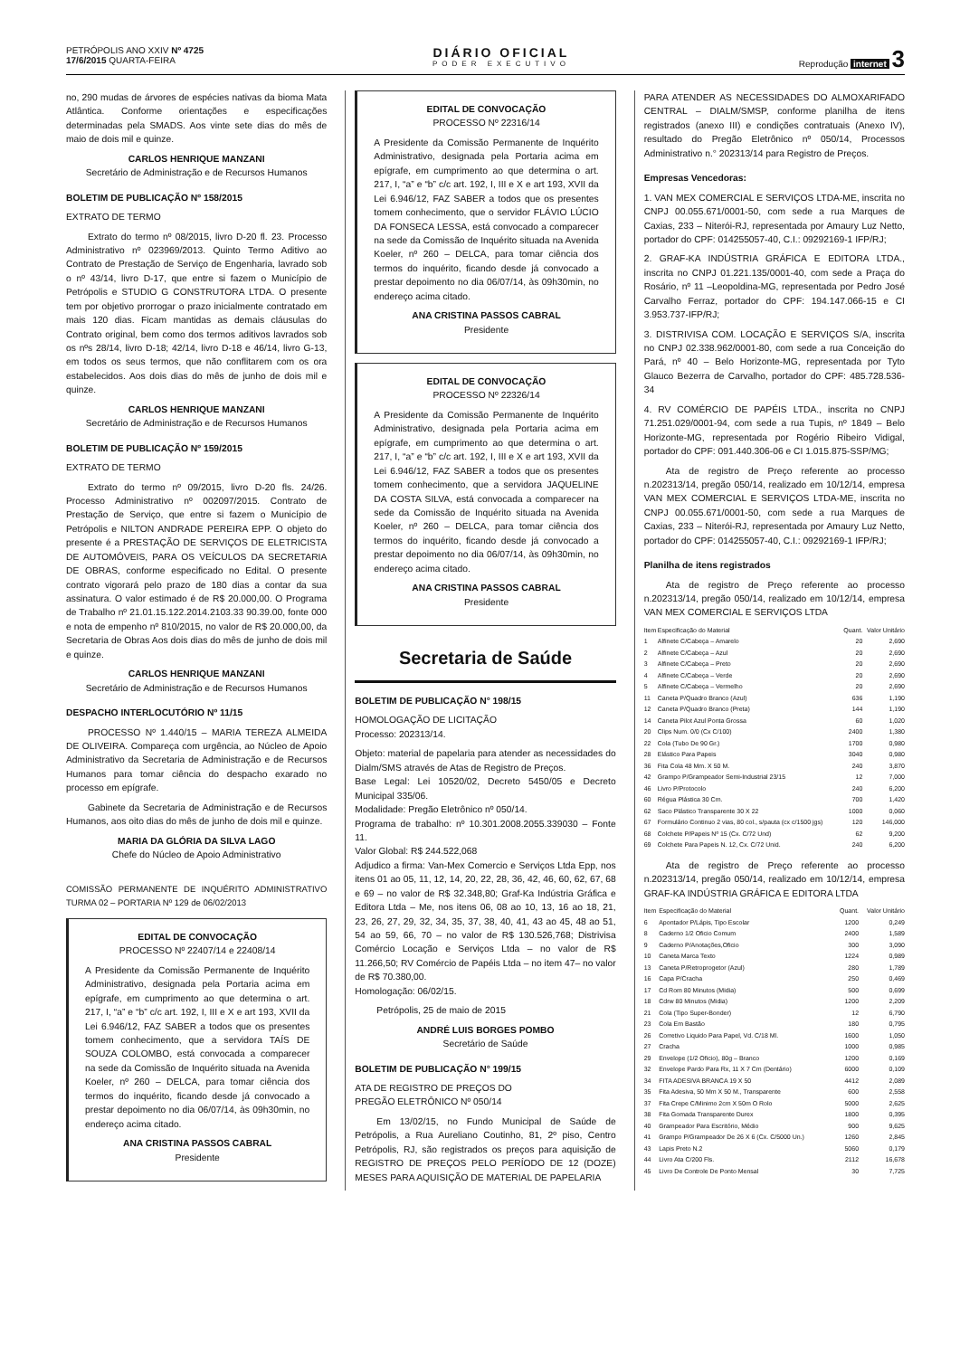PETRÓPOLIS ANO XXIV Nº 4725
17/6/2015 QUARTA-FEIRA
DIÁRIO OFICIAL
PODER EXECUTIVO
Reprodução internet 3
no, 290 mudas de árvores de espécies nativas da bioma Mata Atlântica. Conforme orientações e especificações determinadas pela SMADS. Aos vinte sete dias do mês de maio de dois mil e quinze.
CARLOS HENRIQUE MANZANI
Secretário de Administração e de Recursos Humanos
BOLETIM DE PUBLICAÇÃO Nº 158/2015
EXTRATO DE TERMO
Extrato do termo nº 08/2015, livro D-20 fl. 23. Processo Administrativo nº 023969/2013. Quinto Termo Aditivo ao Contrato de Prestação de Serviço de Engenharia, lavrado sob o nº 43/14, livro D-17, que entre si fazem o Município de Petrópolis e STUDIO G CONSTRUTORA LTDA. O presente tem por objetivo prorrogar o prazo inicialmente contratado em mais 120 dias. Ficam mantidas as demais cláusulas do Contrato original, bem como dos termos aditivos lavrados sob os nºs 28/14, livro D-18; 42/14, livro D-18 e 46/14, livro G-13, em todos os seus termos, que não conflitarem com os ora estabelecidos. Aos dois dias do mês de junho de dois mil e quinze.
CARLOS HENRIQUE MANZANI
Secretário de Administração e de Recursos Humanos
BOLETIM DE PUBLICAÇÃO Nº 159/2015
EXTRATO DE TERMO
Extrato do termo nº 09/2015, livro D-20 fls. 24/26. Processo Administrativo nº 002097/2015. Contrato de Prestação de Serviço, que entre si fazem o Município de Petrópolis e NILTON ANDRADE PEREIRA EPP. O objeto do presente é a PRESTAÇÃO DE SERVIÇOS DE ELETRICISTA DE AUTOMÓVEIS, PARA OS VEÍCULOS DA SECRETARIA DE OBRAS, conforme especificado no Edital. O presente contrato vigorará pelo prazo de 180 dias a contar da sua assinatura. O valor estimado é de R$ 20.000,00. O Programa de Trabalho nº 21.01.15.122.2014.2103.33 90.39.00, fonte 000 e nota de empenho nº 810/2015, no valor de R$ 20.000,00, da Secretaria de Obras Aos dois dias do mês de junho de dois mil e quinze.
CARLOS HENRIQUE MANZANI
Secretário de Administração e de Recursos Humanos
DESPACHO INTERLOCUTÓRIO Nº 11/15
PROCESSO Nº 1.440/15 – MARIA TEREZA ALMEIDA DE OLIVEIRA. Compareça com urgência, ao Núcleo de Apoio Administrativo da Secretaria de Administração e de Recursos Humanos para tomar ciência do despacho exarado no processo em epígrafe.
Gabinete da Secretaria de Administração e de Recursos Humanos, aos oito dias do mês de junho de dois mil e quinze.
MARIA DA GLÓRIA DA SILVA LAGO
Chefe do Núcleo de Apoio Administrativo
COMISSÃO PERMANENTE DE INQUÉRITO ADMINISTRATIVO TURMA 02 – PORTARIA Nº 129 de 06/02/2013
EDITAL DE CONVOCAÇÃO
PROCESSO Nº 22407/14 e 22408/14
A Presidente da Comissão Permanente de Inquérito Administrativo, designada pela Portaria acima em epígrafe, em cumprimento ao que determina o art. 217, I, “a” e “b” c/c art. 192, I, III e X e art 193, XVII da Lei 6.946/12, FAZ SABER a todos que os presentes tomem conhecimento, que a servidora TAÍS DE SOUZA COLOMBO, está convocada a comparecer na sede da Comissão de Inquérito situada na Avenida Koeler, nº 260 – DELCA, para tomar ciência dos termos do inquérito, ficando desde já convocado a prestar depoimento no dia 06/07/14, às 09h30min, no endereço acima citado.
ANA CRISTINA PASSOS CABRAL
Presidente
EDITAL DE CONVOCAÇÃO
PROCESSO Nº 22316/14
A Presidente da Comissão Permanente de Inquérito Administrativo, designada pela Portaria acima em epígrafe, em cumprimento ao que determina o art. 217, I, “a” e “b” c/c art. 192, I, III e X e art 193, XVII da Lei 6.946/12, FAZ SABER a todos que os presentes tomem conhecimento, que o servidor FLÁVIO LÚCIO DA FONSECA LESSA, está convocado a comparecer na sede da Comissão de Inquérito situada na Avenida Koeler, nº 260 – DELCA, para tomar ciência dos termos do inquérito, ficando desde já convocado a prestar depoimento no dia 06/07/14, às 09h30min, no endereço acima citado.
ANA CRISTINA PASSOS CABRAL
Presidente
EDITAL DE CONVOCAÇÃO
PROCESSO Nº 22326/14
A Presidente da Comissão Permanente de Inquérito Administrativo, designada pela Portaria acima em epígrafe, em cumprimento ao que determina o art. 217, I, “a” e “b” c/c art. 192, I, III e X e art 193, XVII da Lei 6.946/12, FAZ SABER a todos que os presentes tomem conhecimento, que a servidora JAQUELINE DA COSTA SILVA, está convocada a comparecer na sede da Comissão de Inquérito situada na Avenida Koeler, nº 260 – DELCA, para tomar ciência dos termos do inquérito, ficando desde já convocado a prestar depoimento no dia 06/07/14, às 09h30min, no endereço acima citado.
ANA CRISTINA PASSOS CABRAL
Presidente
Secretaria de Saúde
BOLETIM DE PUBLICAÇÃO N° 198/15
HOMOLOGAÇÃO DE LICITAÇÃO
Processo: 202313/14.
Objeto: material de papelaria para atender as necessidades do Dialm/SMS através de Atas de Registro de Preços.
Base Legal: Lei 10520/02, Decreto 5450/05 e Decreto Municipal 335/06.
Modalidade: Pregão Eletrônico nº 050/14.
Programa de trabalho: nº 10.301.2008.2055.339030 – Fonte 11.
Valor Global: R$ 244.522,068
Adjudico a firma: Van-Mex Comercio e Serviços Ltda Epp, nos itens 01 ao 05, 11, 12, 14, 20, 22, 28, 36, 42, 46, 60, 62, 67, 68 e 69 – no valor de R$ 32.348,80; Graf-Ka Indústria Gráfica e Editora Ltda – Me, nos itens 06, 08 ao 10, 13, 16 ao 18, 21, 23, 26, 27, 29, 32, 34, 35, 37, 38, 40, 41, 43 ao 45, 48 ao 51, 54 ao 59, 66, 70 – no valor de R$ 130.526,768; Distrivisa Comércio Locação e Serviços Ltda – no valor de R$ 11.266,50; RV Comércio de Papéis Ltda – no item 47– no valor de R$ 70.380,00.
Homologação: 06/02/15.
Petrópolis, 25 de maio de 2015
ANDRÉ LUIS BORGES POMBO
Secretário de Saúde
BOLETIM DE PUBLICAÇÃO N° 199/15
ATA DE REGISTRO DE PREÇOS DO
PREGÃO ELETRÔNICO Nº 050/14
Em 13/02/15, no Fundo Municipal de Saúde de Petrópolis, a Rua Aureliano Coutinho, 81, 2º piso, Centro Petrópolis, RJ, são registrados os preços para aquisição de REGISTRO DE PREÇOS PELO PERÍODO DE 12 (DOZE) MESES PARA AQUISIÇÃO DE MATERIAL DE PAPELARIA
PARA ATENDER AS NECESSIDADES DO ALMOXARIFADO CENTRAL – DIALM/SMSP, conforme planilha de itens registrados (anexo III) e condições contratuais (Anexo IV), resultado do Pregão Eletrônico nº 050/14, Processos Administrativo n.° 202313/14 para Registro de Preços.
Empresas Vencedoras:
1. VAN MEX COMERCIAL E SERVIÇOS LTDA-ME, inscrita no CNPJ 00.055.671/0001-50, com sede a rua Marques de Caxias, 233 – Niterói-RJ, representada por Amaury Luz Netto, portador do CPF: 014255057-40, C.I.: 09292169-1 IFP/RJ;
2. GRAF-KA INDÚSTRIA GRÁFICA E EDITORA LTDA., inscrita no CNPJ 01.221.135/0001-40, com sede a Praça do Rosário, nº 11 –Leopoldina-MG, representada por Pedro José Carvalho Ferraz, portador do CPF: 194.147.066-15 e CI 3.953.737-IFP/RJ;
3. DISTRIVISA COM. LOCAÇÃO E SERVIÇOS S/A, inscrita no CNPJ 02.338.962/0001-80, com sede a rua Conceição do Pará, nº 40 – Belo Horizonte-MG, representada por Tyto Glauco Bezerra de Carvalho, portador do CPF: 485.728.536-34
4. RV COMÉRCIO DE PAPÉIS LTDA., inscrita no CNPJ 71.251.029/0001-94, com sede a rua Tupis, nº 1849 – Belo Horizonte-MG, representada por Rogério Ribeiro Vidigal, portador do CPF: 091.440.306-06 e CI 1.015.875-SSP/MG;
Ata de registro de Preço referente ao processo n.202313/14, pregão 050/14, realizado em 10/12/14, empresa VAN MEX COMERCIAL E SERVIÇOS LTDA-ME, inscrita no CNPJ 00.055.671/0001-50, com sede a rua Marques de Caxias, 233 – Niterói-RJ, representada por Amaury Luz Netto, portador do CPF: 014255057-40, C.I.: 09292169-1 IFP/RJ;
Planilha de itens registrados
Ata de registro de Preço referente ao processo n.202313/14, pregão 050/14, realizado em 10/12/14, empresa VAN MEX COMERCIAL E SERVIÇOS LTDA
| Item | Especificação do Material | Quant. | Valor Unitário |
| --- | --- | --- | --- |
| 1 | Alfinete C/Cabeça – Amarelo | 20 | 2,690 |
| 2 | Alfinete C/Cabeça – Azul | 20 | 2,690 |
| 3 | Alfinete C/Cabeça – Preto | 20 | 2,690 |
| 4 | Alfinete C/Cabeça – Verde | 20 | 2,690 |
| 5 | Alfinete C/Cabeça – Vermelho | 20 | 2,690 |
| 11 | Caneta P/Quadro Branco (Azul) | 636 | 1,190 |
| 12 | Caneta P/Quadro Branco (Preta) | 144 | 1,190 |
| 14 | Caneta Pilot Azul Ponta Grossa | 60 | 1,020 |
| 20 | Clips Num. 0/0 (Cx C/100) | 2400 | 1,380 |
| 22 | Cola (Tubo De 90 Gr.) | 1700 | 0,980 |
| 28 | Elástico Para Papeis | 3040 | 0,980 |
| 36 | Fita Cola 48 Mm. X 50 M. | 240 | 3,870 |
| 42 | Grampo P/Grampeador Semi-Industrial 23/15 | 12 | 7,000 |
| 46 | Livro P/Protocolo | 240 | 6,200 |
| 60 | Régua Plástica 30 Cm. | 700 | 1,420 |
| 62 | Saco Plástico Transparente 30 X 22 | 1000 | 0,060 |
| 67 | Formulário Continuo 2 vias, 80 col., s/pauta (cx c/1500 jgs) | 120 | 146,000 |
| 68 | Colchete P/Papeis Nº 15 (Cx. C/72 Und) | 62 | 9,200 |
| 69 | Colchete Para Papeis N. 12, Cx. C/72 Unid. | 240 | 6,200 |
Ata de registro de Preço referente ao processo n.202313/14, pregão 050/14, realizado em 10/12/14, empresa GRAF-KA INDÚSTRIA GRÁFICA E EDITORA LTDA
| Item | Especificação do Material | Quant. | Valor Unitário |
| --- | --- | --- | --- |
| 6 | Apontador P/Lápis, Tipo Escolar | 1200 | 0,249 |
| 8 | Caderno 1/2 Oficio Comum | 2400 | 1,589 |
| 9 | Caderno P/Anotações,Oficio | 300 | 3,090 |
| 10 | Caneta Marca Texto | 1224 | 0,989 |
| 13 | Caneta P/Retroprogetor (Azul) | 280 | 1,789 |
| 16 | Capa P/Cracha | 250 | 0,469 |
| 17 | Cd Rom 80 Minutos (Midia) | 500 | 0,699 |
| 18 | Cdrw 80 Minutos (Midia) | 1200 | 2,209 |
| 21 | Cola (Tipo Super-Bonder) | 12 | 6,790 |
| 23 | Cola Em Bastão | 180 | 0,795 |
| 26 | Corretivo Liquido Para Papel, Vd. C/18 Ml. | 1600 | 1,050 |
| 27 | Cracha | 1000 | 0,985 |
| 29 | Envelope (1/2 Oficio), 80g – Branco | 1200 | 0,169 |
| 32 | Envelope Pardo Para Rx, 11 X 7 Cm (Dentário) | 6000 | 0,109 |
| 34 | FITA ADESIVA BRANCA 19 X 50 | 4412 | 2,089 |
| 35 | Fita Adesiva, 50 Mm X 50 M., Transparente | 600 | 2,558 |
| 37 | Fita Crepe C/Minimo 2cm X 50m O Rolo | 5000 | 2,625 |
| 38 | Fita Gomada Transparente Durex | 1800 | 0,395 |
| 40 | Grampeador Para Escritório, Médio | 900 | 9,625 |
| 41 | Grampo P/Grampeador De 26 X 6 (Cx. C/5000 Un.) | 1260 | 2,845 |
| 43 | Lapis Preto N.2 | 5060 | 0,179 |
| 44 | Livro Ata C/200 Fls. | 2112 | 16,678 |
| 45 | Livro De Controle De Ponto Mensal | 30 | 7,725 |